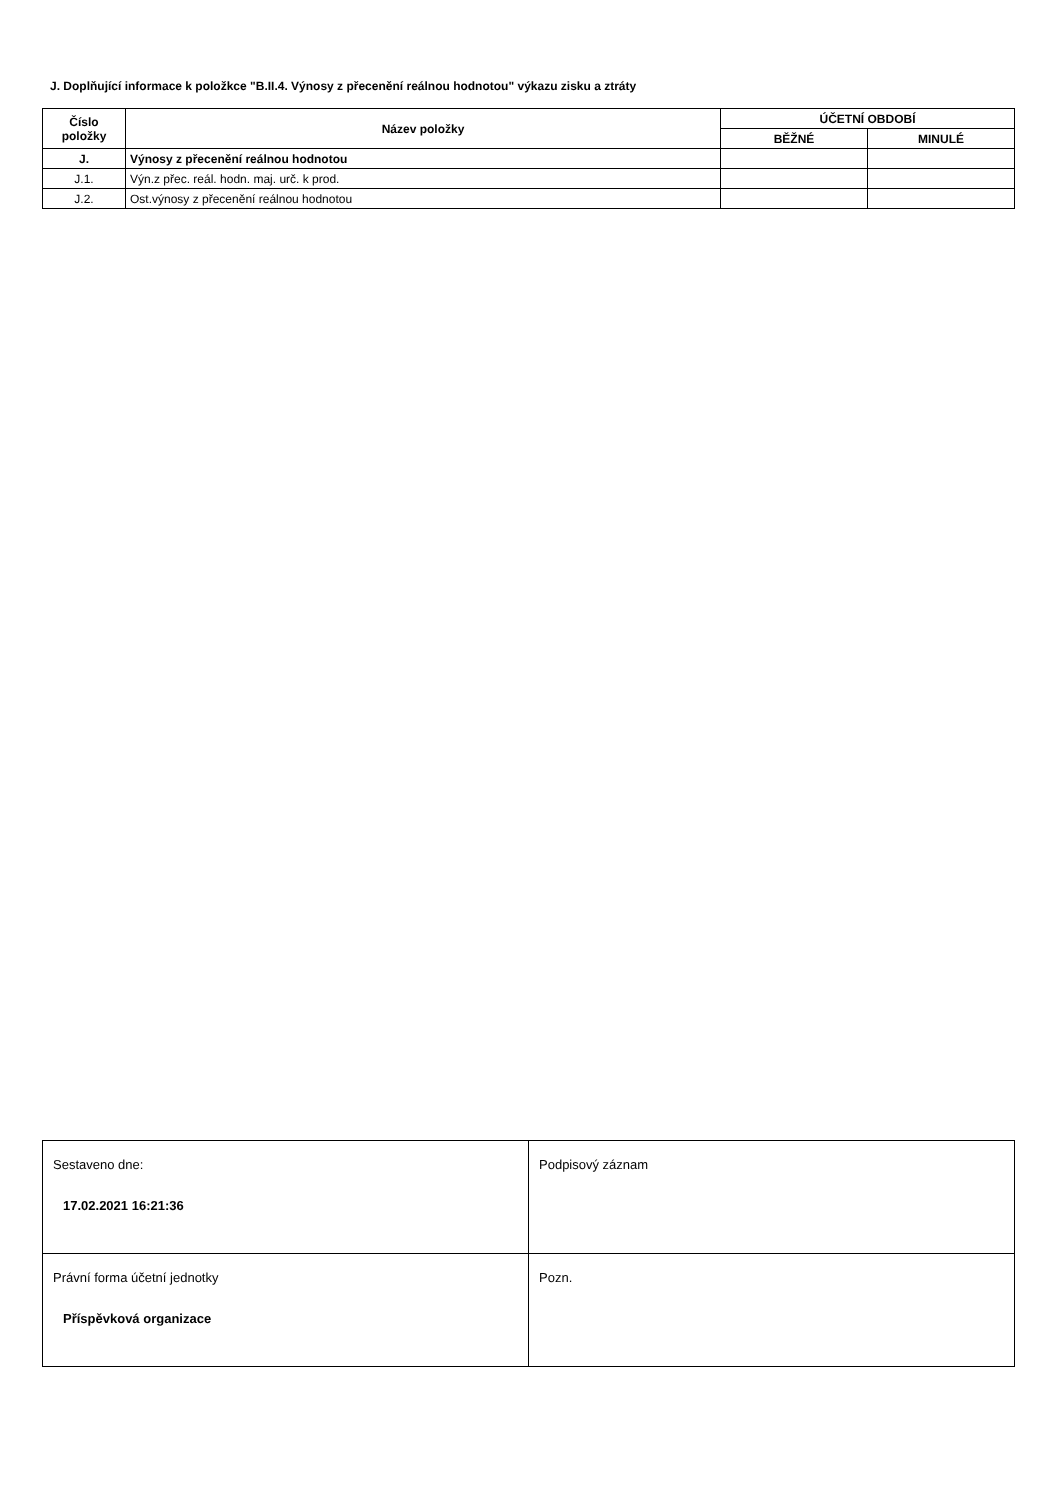J. Doplňující informace k položkce "B.II.4. Výnosy z přecenění reálnou hodnotou" výkazu zisku a ztráty
| Číslo položky | Název položky | ÚČETNÍ OBDOBÍ | |
| --- | --- | --- | --- |
| | | BĚŽNÉ | MINULÉ |
| J. | Výnosy z přecenění reálnou hodnotou | | |
| J.1. | Výn.z přec. reál. hodn. maj. urč. k prod. | | |
| J.2. | Ost.výnosy z přecenění reálnou hodnotou | | |
| Sestaveno dne: 17.02.2021 16:21:36 | Podpisový záznam |
| Právní forma účetní jednotky Příspěvková organizace | Pozn. |